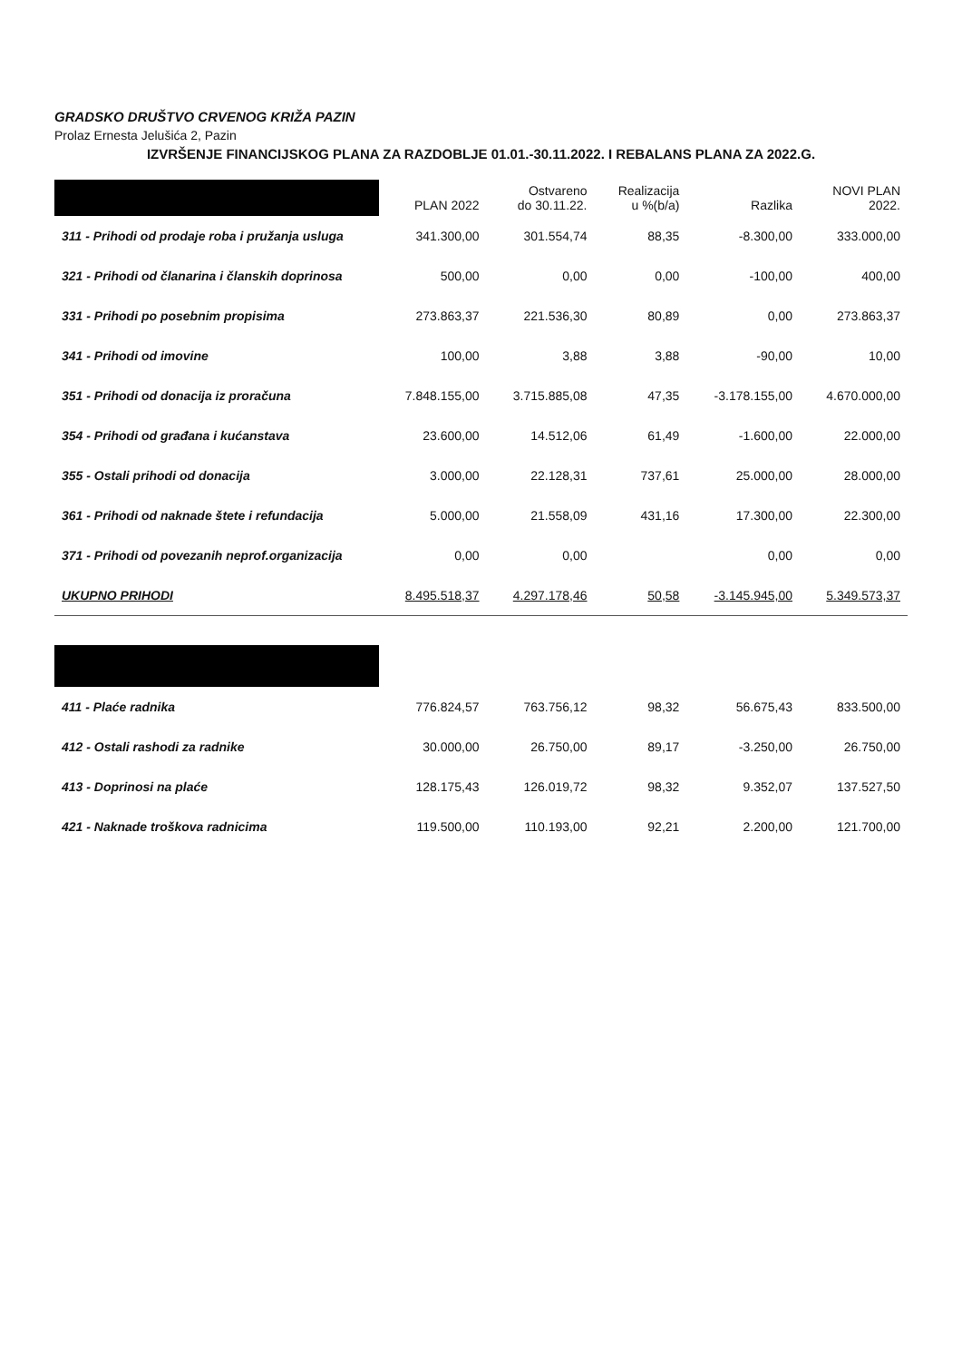GRADSKO DRUŠTVO CRVENOG KRIŽA PAZIN
Prolaz Ernesta Jelušića 2, Pazin
IZVRŠENJE FINANCIJSKOG PLANA ZA RAZDOBLJE 01.01.-30.11.2022. I REBALANS PLANA ZA 2022.G.
| | PLAN 2022 | Ostvareno do 30.11.22. | Realizacija u %(b/a) | Razlika | NOVI PLAN 2022. |
| --- | --- | --- | --- | --- | --- |
| 311 - Prihodi od prodaje roba i pružanja usluga | 341.300,00 | 301.554,74 | 88,35 | -8.300,00 | 333.000,00 |
| 321 - Prihodi od članarina i članskih doprinosa | 500,00 | 0,00 | 0,00 | -100,00 | 400,00 |
| 331 - Prihodi po posebnim propisima | 273.863,37 | 221.536,30 | 80,89 | 0,00 | 273.863,37 |
| 341 - Prihodi od imovine | 100,00 | 3,88 | 3,88 | -90,00 | 10,00 |
| 351 - Prihodi od donacija iz proračuna | 7.848.155,00 | 3.715.885,08 | 47,35 | -3.178.155,00 | 4.670.000,00 |
| 354 - Prihodi od građana i kućanstava | 23.600,00 | 14.512,06 | 61,49 | -1.600,00 | 22.000,00 |
| 355 - Ostali prihodi od donacija | 3.000,00 | 22.128,31 | 737,61 | 25.000,00 | 28.000,00 |
| 361 - Prihodi od naknade štete i refundacija | 5.000,00 | 21.558,09 | 431,16 | 17.300,00 | 22.300,00 |
| 371 - Prihodi od povezanih neprof.organizacija | 0,00 | 0,00 | | 0,00 | 0,00 |
| UKUPNO PRIHODI | 8.495.518,37 | 4.297.178,46 | 50,58 | -3.145.945,00 | 5.349.573,37 |
| 411 - Plaće radnika | 776.824,57 | 763.756,12 | 98,32 | 56.675,43 | 833.500,00 |
| 412 - Ostali rashodi za radnike | 30.000,00 | 26.750,00 | 89,17 | -3.250,00 | 26.750,00 |
| 413 - Doprinosi na plaće | 128.175,43 | 126.019,72 | 98,32 | 9.352,07 | 137.527,50 |
| 421 - Naknade troškova radnicima | 119.500,00 | 110.193,00 | 92,21 | 2.200,00 | 121.700,00 |